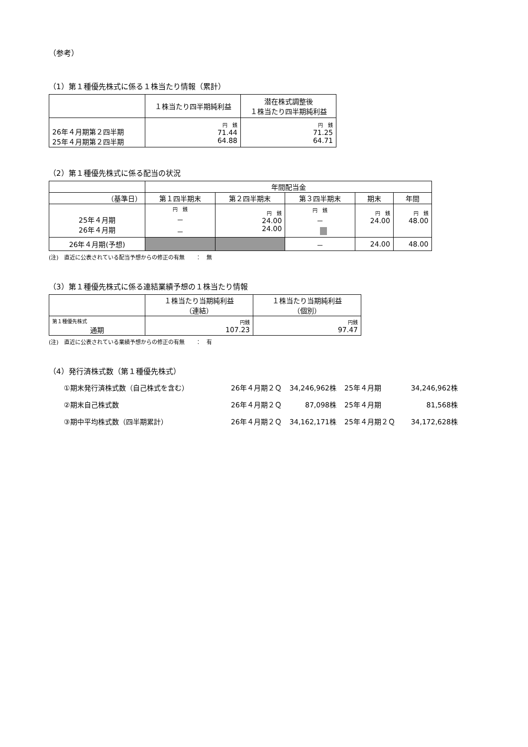（参考）
（1）第１種優先株式に係る１株当たり情報（累計）
| | １株当たり四半期純利益 | 潜在株式調整後 １株当たり四半期純利益 |
| --- | --- | --- |
| 26年４月期第２四半期 25年４月期第２四半期 | 円 銭 71.44 64.88 | 円 銭 71.25 64.71 |
（2）第１種優先株式に係る配当の状況
| | 年間配当金 | | | | |
| （基準日） | 第１四半期末 | 第２四半期末 | 第３四半期末 | 期末 | 年間 |
| 25年４月期 26年４月期 | 円 銭 － － | 円 銭 24.00 24.00 | 円 銭 － | 円 銭 24.00 | 円 銭 48.00 |
| 26年４月期(予想) | | | － | 24.00 | 48.00 |
(注)　直近に公表されている配当予想からの修正の有無　　：　無
（3）第１種優先株式に係る連結業績予想の１株当たり情報
| | １株当たり当期純利益 （連結） | １株当たり当期純利益 （個別） |
| --- | --- | --- |
| 第１種優先株式 通期 | 円銭 107.23 | 円銭 97.47 |
(注)　直近に公表されている業績予想からの修正の有無　　：　有
（4）発行済株式数（第１種優先株式）
| ①期末発行済株式数（自己株式を含む） | 26年４月期２Ｑ | 34,246,962株 | 25年４月期 | 34,246,962株 |
| ②期末自己株式数 | 26年４月期２Ｑ | 87,098株 | 25年４月期 | 81,568株 |
| ③期中平均株式数（四半期累計） | 26年４月期２Ｑ | 34,162,171株 | 25年４月期２Ｑ | 34,172,628株 |